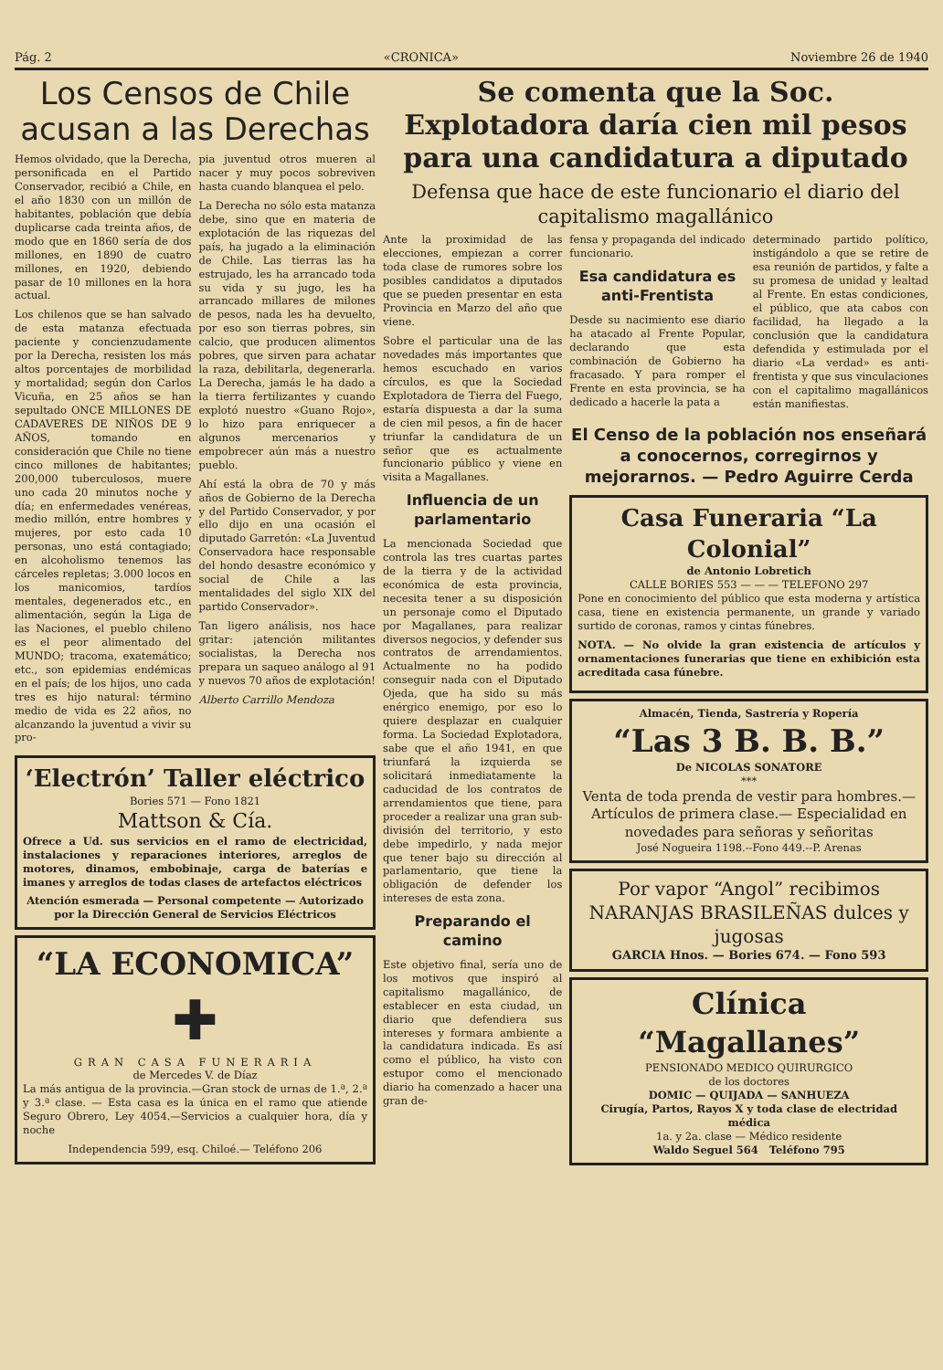Pág. 2 «CRONICA» Noviembre 26 de 1940
Los Censos de Chile acusan a las Derechas
Hemos olvidado, que la Derecha, personificada en el Partido Conservador, recibió a Chile, en el año 1830 con un millón de habitantes, población que debía duplicarse cada treinta años, de modo que en 1860 sería de dos millones, en 1890 de cuatro millones, en 1920, debiendo pasar de 10 millones en la hora actual.
Los chilenos que se han salvado de esta matanza efectuada paciente y concienzudamente por la Derecha, resisten los más altos porcentajes de morbilidad y mortalidad; según don Carlos Vicuña, en 25 años se han sepultado ONCE MILLONES DE CADAVERES DE NIÑOS DE 9 AÑOS, tomando en consideración que Chile no tiene cinco millones de habitantes; 200,000 tuberculosos, muere uno cada 20 minutos noche y día; en enfermedades venéreas, medio millón, entre hombres y mujeres, por esto cada 10 personas, uno está contagiado; en alcoholismo tenemos las cárceles repletas; 3.000 locos en los manicomios, tardíos mentales, degenerados etc., en alimentación, según la Liga de las Naciones, el pueblo chileno es el peor alimentado del MUNDO; tracoma, exatemático; etc., son epidemias endémicas en el país; de los hijos, uno cada tres es hijo natural: término medio de vida es 22 años, no alcanzando la juventud a vivir su pro-
pia juventud otros mueren al nacer y muy pocos sobreviven hasta cuando blanquea el pelo.
La Derecha no sólo esta matanza debe, sino que en materia de explotación de las riquezas del país, ha jugado a la eliminación de Chile. Las tierras las ha estrujado, les ha arrancado toda su vida y su jugo, les ha arrancado millares de milones de pesos, nada les ha devuelto, por eso son tierras pobres, sin calcio, que producen alimentos pobres, que sirven para achatar la raza, debilitarla, degenerarla. La Derecha, jamás le ha dado a la tierra fertilizantes y cuando explotó nuestro «Guano Rojo», lo hizo para enriquecer a algunos mercenarios y empobrecer aún más a nuestro pueblo.
Ahí está la obra de 70 y más años de Gobierno de la Derecha y del Partido Conservador, y por ello dijo en una ocasión el diputado Garretón: «La Juventud Conservadora hace responsable del hondo desastre económico y social de Chile a las mentalidades del siglo XIX del partido Conservador».
Tan ligero análisis, nos hace gritar: ¡atención militantes socialistas, la Derecha nos prepara un saqueo análogo al 91 y nuevos 70 años de explotación!
Alberto Carrillo Mendoza
‘Electrón’ Taller eléctrico
Bories 571 — Fono 1821
Mattson & Cía.
Ofrece a Ud. sus servicios en el ramo de electricidad, instalaciones y reparaciones interiores, arreglos de motores, dinamos, embobinaje, carga de baterías e imanes y arreglos de todas clases de artefactos eléctricos
Atención esmerada — Personal competente — Autorizado por la Dirección General de Servicios Eléctricos
“LA ECONOMICA”
✚
GRAN CASA FUNERARIA
de Mercedes V. de Díaz
La más antigua de la provincia.—Gran stock de urnas de 1.ª, 2.ª y 3.ª clase. — Esta casa es la única en el ramo que atiende Seguro Obrero, Ley 4054.—Servicios a cualquier hora, día y noche
Independencia 599, esq. Chiloé.— Teléfono 206
Se comenta que la Soc. Explotadora daría cien mil pesos para una candidatura a diputado
Defensa que hace de este funcionario el diario del capitalismo magallánico
Ante la proximidad de las elecciones, empiezan a correr toda clase de rumores sobre los posibles candidatos a diputados que se pueden presentar en esta Provincia en Marzo del año que viene.
Sobre el particular una de las novedades más importantes que hemos escuchado en varios círculos, es que la Sociedad Explotadora de Tierra del Fuego, estaría dispuesta a dar la suma de cien mil pesos, a fin de hacer triunfar la candidatura de un señor que es actualmente funcionario público y viene en visita a Magallanes.
Influencia de un parlamentario
La mencionada Sociedad que controla las tres cuartas partes de la tierra y de la actividad económica de esta provincia, necesita tener a su disposición un personaje como el Diputado por Magallanes, para realizar diversos negocios, y defender sus contratos de arrendamientos. Actualmente no ha podido conseguir nada con el Diputado Ojeda, que ha sido su más enérgico enemigo, por eso lo quiere desplazar en cualquier forma. La Sociedad Explotadora, sabe que el año 1941, en que triunfará la izquierda se solicitará inmediatamente la caducidad de los contratos de arrendamientos que tiene, para proceder a realizar una gran sub-división del territorio, y esto debe impedirlo, y nada mejor que tener bajo su dirección al parlamentario, que tiene la obligación de defender los intereses de esta zona.
Preparando el camino
Este objetivo final, sería uno de los motivos que inspiró al capitalismo magallánico, de establecer en esta ciudad, un diario que defendiera sus intereses y formara ambiente a la candidatura indicada. Es así como el público, ha visto con estupor como el mencionado diario ha comenzado a hacer una gran de-
fensa y propaganda del indicado funcionario.
Esa candidatura es anti-Frentista
Desde su nacimiento ese diario ha atacado al Frente Popular, declarando que esta combinación de Gobierno ha fracasado. Y para romper el Frente en esta provincia, se ha dedicado a hacerle la pata a
determinado partido político, instigándolo a que se retire de esa reunión de partidos, y falte a su promesa de unidad y lealtad al Frente. En estas condiciones, el público, que ata cabos con facilidad, ha llegado a la conclusión que la candidatura defendida y estimulada por el diario «La verdad» es anti-frentista y que sus vinculaciones con el capitalimo magallánicos están manifiestas.
El Censo de la población nos enseñará a conocernos, corregirnos y mejorarnos. — Pedro Aguirre Cerda
Casa Funeraria “La Colonial”
de Antonio Lobretich
CALLE BORIES 553 — — — TELEFONO 297
Pone en conocimiento del público que esta moderna y artística casa, tiene en existencia permanente, un grande y variado surtido de coronas, ramos y cintas fúnebres.
NOTA. — No olvide la gran existencia de artículos y ornamentaciones funerarias que tiene en exhibición esta acreditada casa fúnebre.
Almacén, Tienda, Sastrería y Ropería
“Las 3 B. B. B.”
De NICOLAS SONATORE
***
Venta de toda prenda de vestir para hombres.— Artículos de primera clase.— Especialidad en novedades para señoras y señoritas
José Nogueira 1198.--Fono 449.--P. Arenas
Por vapor “Angol” recibimos NARANJAS BRASILEÑAS dulces y jugosas
GARCIA Hnos. — Bories 674. — Fono 593
Clínica “Magallanes”
PENSIONADO MEDICO QUIRURGICO
de los doctores
DOMIC — QUIJADA — SANHUEZA
Cirugía, Partos, Rayos X y toda clase de electridad médica
1a. y 2a. clase — Médico residente
Waldo Seguel 564 Teléfono 795